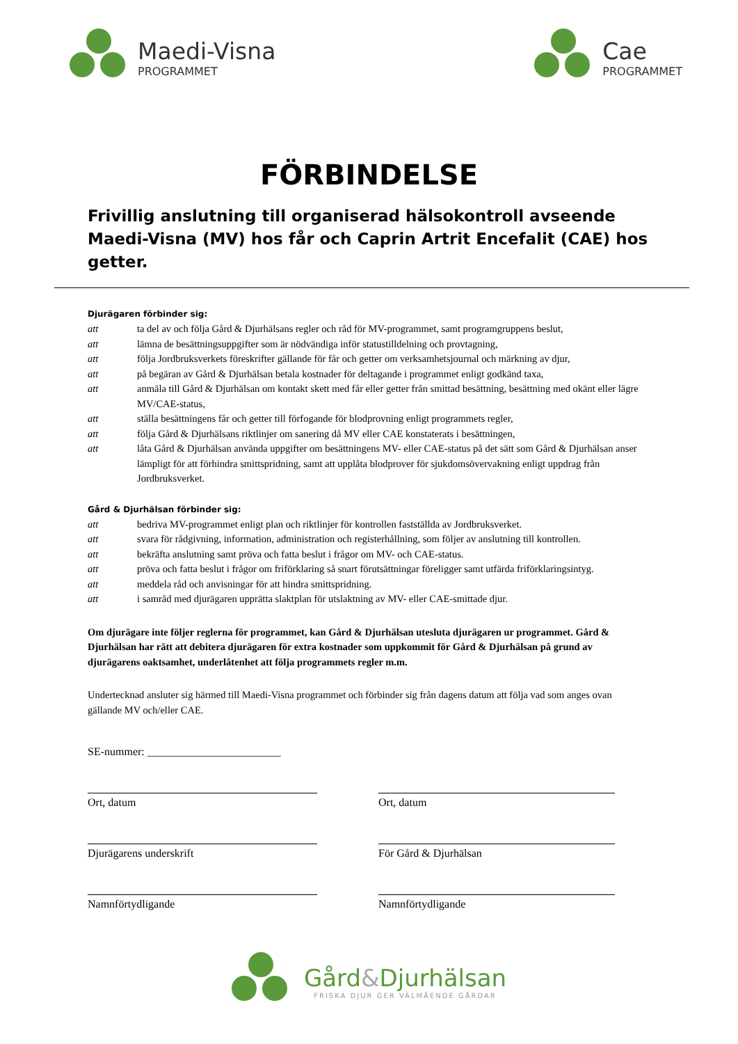Maedi-Visna
PROGRAMMET
Cae
PROGRAMMET
FÖRBINDELSE
Frivillig anslutning till organiserad hälsokontroll avseende Maedi-Visna (MV) hos får och Caprin Artrit Encefalit (CAE) hos getter.
Djurägaren förbinder sig:
att ta del av och följa Gård & Djurhälsans regler och råd för MV-programmet, samt programgruppens beslut,
att lämna de besättningsuppgifter som är nödvändiga inför statustilldelning och provtagning,
att följa Jordbruksverkets föreskrifter gällande för får och getter om verksamhetsjournal och märkning av djur,
att på begäran av Gård & Djurhälsan betala kostnader för deltagande i programmet enligt godkänd taxa,
att anmäla till Gård & Djurhälsan om kontakt skett med får eller getter från smittad besättning, besättning med okänt eller lägre MV/CAE-status,
att ställa besättningens får och getter till förfogande för blodprovning enligt programmets regler,
att följa Gård & Djurhälsans riktlinjer om sanering då MV eller CAE konstaterats i besättningen,
att låta Gård & Djurhälsan använda uppgifter om besättningens MV- eller CAE-status på det sätt som Gård & Djurhälsan anser lämpligt för att förhindra smittspridning, samt att upplåta blodprover för sjukdomsövervakning enligt uppdrag från Jordbruksverket.
Gård & Djurhälsan förbinder sig:
att bedriva MV-programmet enligt plan och riktlinjer för kontrollen fastställda av Jordbruksverket.
att svara för rådgivning, information, administration och registerhållning, som följer av anslutning till kontrollen.
att bekräfta anslutning samt pröva och fatta beslut i frågor om MV- och CAE-status.
att pröva och fatta beslut i frågor om friförklaring så snart förutsättningar föreligger samt utfärda friförklaringsintyg.
att meddela råd och anvisningar för att hindra smittspridning.
att i samråd med djurägaren upprätta slaktplan för utslaktning av MV- eller CAE-smittade djur.
Om djurägare inte följer reglerna för programmet, kan Gård & Djurhälsan utesluta djurägaren ur programmet. Gård & Djurhälsan har rätt att debitera djurägaren för extra kostnader som uppkommit för Gård & Djurhälsan på grund av djurägarens oaktsamhet, underlåtenhet att följa programmets regler m.m.
Undertecknad ansluter sig härmed till Maedi-Visna programmet och förbinder sig från dagens datum att följa vad som anges ovan gällande MV och/eller CAE.
SE-nummer: ________________________
Ort, datum
Ort, datum
Djurägarens underskrift
För Gård & Djurhälsan
Namnförtydligande
Namnförtydligande
Gård&Djurhälsan
FRISKA DJUR GER VÄLMÅENDE GÅRDAR